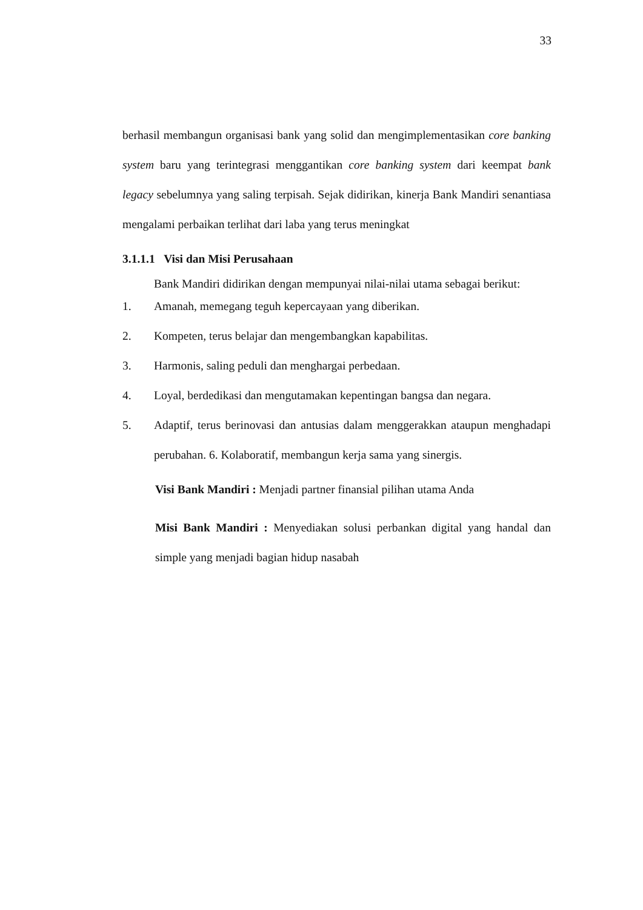33
berhasil membangun organisasi bank yang solid dan mengimplementasikan core banking system baru yang terintegrasi menggantikan core banking system dari keempat bank legacy sebelumnya yang saling terpisah. Sejak didirikan, kinerja Bank Mandiri senantiasa mengalami perbaikan terlihat dari laba yang terus meningkat
3.1.1.1 Visi dan Misi Perusahaan
Bank Mandiri didirikan dengan mempunyai nilai-nilai utama sebagai berikut:
1. Amanah, memegang teguh kepercayaan yang diberikan.
2. Kompeten, terus belajar dan mengembangkan kapabilitas.
3. Harmonis, saling peduli dan menghargai perbedaan.
4. Loyal, berdedikasi dan mengutamakan kepentingan bangsa dan negara.
5. Adaptif, terus berinovasi dan antusias dalam menggerakkan ataupun menghadapi perubahan. 6. Kolaboratif, membangun kerja sama yang sinergis.
Visi Bank Mandiri : Menjadi partner finansial pilihan utama Anda
Misi Bank Mandiri : Menyediakan solusi perbankan digital yang handal dan simple yang menjadi bagian hidup nasabah